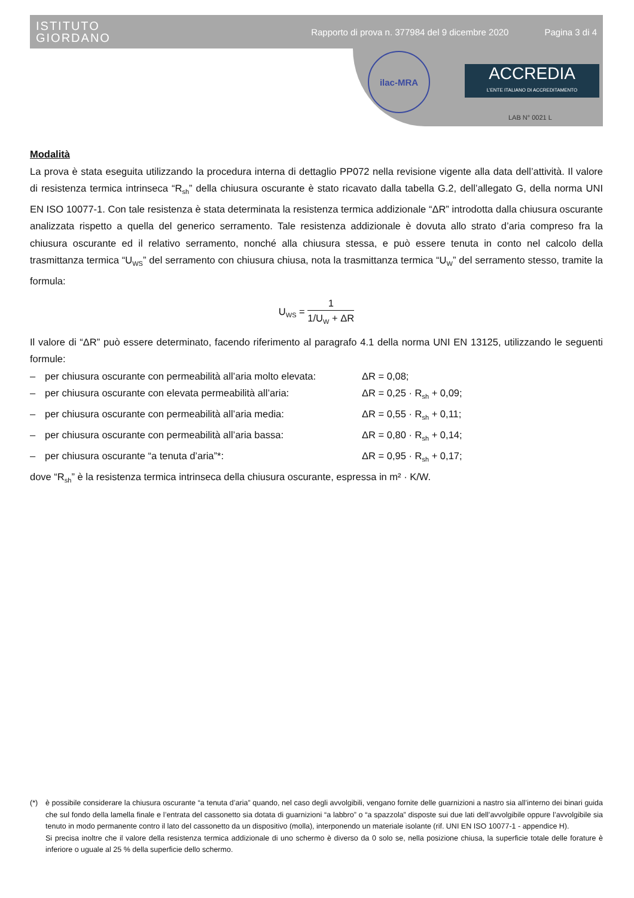ISTITUTO
GIORDANO
Rapporto di prova n. 377984 del 9 dicembre 2020
Pagina 3 di 4
ilac-MRA
ACCREDIA
L’ENTE ITALIANO DI ACCREDITAMENTO
LAB N° 0021 L
Modalità
La prova è stata eseguita utilizzando la procedura interna di dettaglio PP072 nella revisione vigente alla data dell’attività. Il valore di resistenza termica intrinseca “R<sub>sh</sub>” della chiusura oscurante è stato ricavato dalla tabella G.2, dell’allegato G, della norma UNI EN ISO 10077-1. Con tale resistenza è stata determinata la resistenza termica addizionale “ΔR” introdotta dalla chiusura oscurante analizzata rispetto a quella del generico serramento. Tale resistenza addizionale è dovuta allo strato d’aria compreso fra la chiusura oscurante ed il relativo serramento, nonché alla chiusura stessa, e può essere tenuta in conto nel calcolo della trasmittanza termica “U<sub>WS</sub>” del serramento con chiusura chiusa, nota la trasmittanza termica “U<sub>W</sub>” del serramento stesso, tramite la formula:
U<sub>WS</sub> = 1 1/U<sub>W</sub> + ΔR
Il valore di “ΔR” può essere determinato, facendo riferimento al paragrafo 4.1 della norma UNI EN 13125, utilizzando le seguenti formule:
– per chiusura oscurante con permeabilità all’aria molto elevata: ΔR = 0,08;
– per chiusura oscurante con elevata permeabilità all’aria: ΔR = 0,25 · R<sub>sh</sub> + 0,09;
– per chiusura oscurante con permeabilità all’aria media: ΔR = 0,55 · R<sub>sh</sub> + 0,11;
– per chiusura oscurante con permeabilità all’aria bassa: ΔR = 0,80 · R<sub>sh</sub> + 0,14;
– per chiusura oscurante “a tenuta d’aria”*: ΔR = 0,95 · R<sub>sh</sub> + 0,17;
dove “R<sub>sh</sub>” è la resistenza termica intrinseca della chiusura oscurante, espressa in m² · K/W.
(*) è possibile considerare la chiusura oscurante “a tenuta d’aria” quando, nel caso degli avvolgibili, vengano fornite delle guarnizioni a nastro sia all’interno dei binari guida che sul fondo della lamella finale e l’entrata del cassonetto sia dotata di guarnizioni “a labbro” o “a spazzola” disposte sui due lati dell’avvolgibile oppure l’avvolgibile sia tenuto in modo permanente contro il lato del cassonetto da un dispositivo (molla), interponendo un materiale isolante (rif. UNI EN ISO 10077-1 - appendice H).
Si precisa inoltre che il valore della resistenza termica addizionale di uno schermo è diverso da 0 solo se, nella posizione chiusa, la superficie totale delle forature è inferiore o uguale al 25 % della superficie dello schermo.